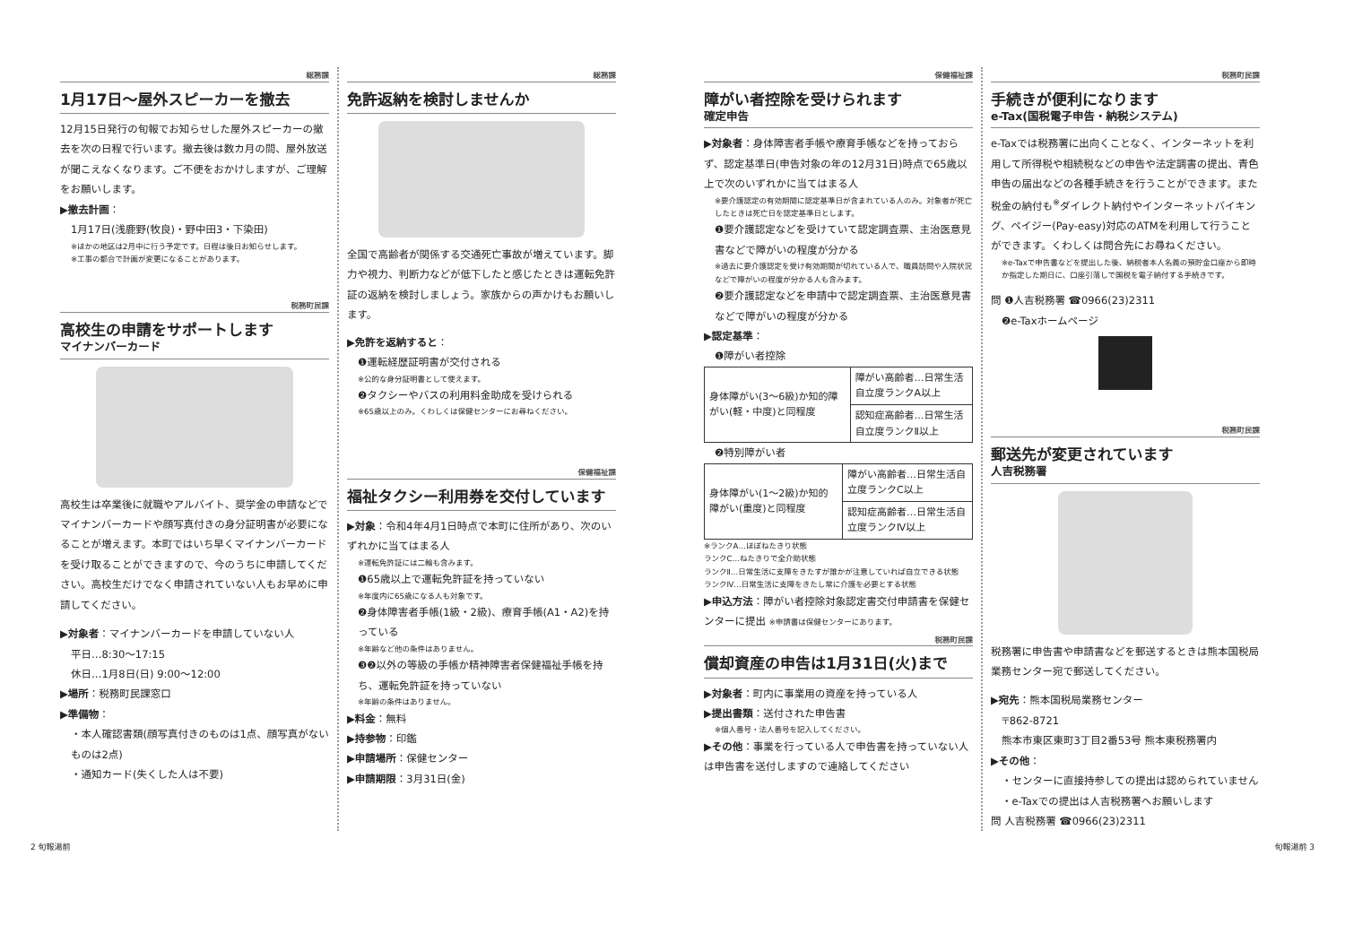総務課
1月17日～屋外スピーカーを撤去
12月15日発行の旬報でお知らせした屋外スピーカーの撤去を次の日程で行います。撤去後は数カ月の間、屋外放送が聞こえなくなります。ご不便をおかけしますが、ご理解をお願いします。
▶撤去計画：
1月17日(浅鹿野(牧良)・野中田3・下染田)
※ほかの地区は2月中に行う予定です。日程は後日お知らせします。
※工事の都合で計画が変更になることがあります。
税務町民課
高校生の申請をサポートします
マイナンバーカード
高校生は卒業後に就職やアルバイト、奨学金の申請などでマイナンバーカードや顔写真付きの身分証明書が必要になることが増えます。本町ではいち早くマイナンバーカードを受け取ることができますので、今のうちに申請してください。高校生だけでなく申請されていない人もお早めに申請してください。
▶対象者：マイナンバーカードを申請していない人
平日…8:30～17:15
休日…1月8日(日) 9:00～12:00
▶場所：税務町民課窓口
▶準備物：
・本人確認書類(顔写真付きのものは1点、顔写真がないものは2点)
・通知カード(失くした人は不要)
総務課
免許返納を検討しませんか
全国で高齢者が関係する交通死亡事故が増えています。脚力や視力、判断力などが低下したと感じたときは運転免許証の返納を検討しましょう。家族からの声かけもお願いします。
▶免許を返納すると：
❶運転経歴証明書が交付される
※公的な身分証明書として使えます。
❷タクシーやバスの利用料金助成を受けられる
※65歳以上のみ。くわしくは保健センターにお尋ねください。
保健福祉課
福祉タクシー利用券を交付しています
▶対象：令和4年4月1日時点で本町に住所があり、次のいずれかに当てはまる人
※運転免許証には二輪も含みます。
❶65歳以上で運転免許証を持っていない
※年度内に65歳になる人も対象です。
❷身体障害者手帳(1級・2級)、療育手帳(A1・A2)を持っている
※年齢など他の条件はありません。
❸❷以外の等級の手帳か精神障害者保健福祉手帳を持ち、運転免許証を持っていない
※年齢の条件はありません。
▶料金：無料
▶持参物：印鑑
▶申請場所：保健センター
▶申請期限：3月31日(金)
保健福祉課
障がい者控除を受けられます
確定申告
▶対象者：身体障害者手帳や療育手帳などを持っておらず、認定基準日(申告対象の年の12月31日)時点で65歳以上で次のいずれかに当てはまる人
※要介護認定の有効期間に認定基準日が含まれている人のみ。対象者が死亡したときは死亡日を認定基準日とします。
❶要介護認定などを受けていて認定調査票、主治医意見書などで障がいの程度が分かる
※過去に要介護認定を受け有効期間が切れている人で、職員訪問や入院状況などで障がいの程度が分かる人も含みます。
❷要介護認定などを申請中で認定調査票、主治医意見書などで障がいの程度が分かる
▶認定基準：
❶障がい者控除
| 身体障がい(3～6級)か知的障がい(軽・中度)と同程度 | 障がい高齢者…日常生活自立度ランクA以上 |
| | 認知症高齢者…日常生活自立度ランクⅡ以上 |
❷特別障がい者
| 身体障がい(1～2級)か知的障がい(重度)と同程度 | 障がい高齢者…日常生活自立度ランクC以上 |
| | 認知症高齢者…日常生活自立度ランクⅣ以上 |
※ランクA…ほぼねたきり状態
ランクC…ねたきりで全介助状態
ランクⅡ…日常生活に支障をきたすが誰かが注意していれば自立できる状態
ランクⅣ…日常生活に支障をきたし常に介護を必要とする状態
▶申込方法：障がい者控除対象認定書交付申請書を保健センターに提出 ※申請書は保健センターにあります。
税務町民課
償却資産の申告は1月31日(火)まで
▶対象者：町内に事業用の資産を持っている人
▶提出書類：送付された申告書
※個人番号・法人番号を記入してください。
▶その他：事業を行っている人で申告書を持っていない人は申告書を送付しますので連絡してください
税務町民課
手続きが便利になります
e-Tax(国税電子申告・納税システム)
e-Taxでは税務署に出向くことなく、インターネットを利用して所得税や相続税などの申告や法定調書の提出、青色申告の届出などの各種手続きを行うことができます。また税金の納付も<sup>※</sup>ダイレクト納付やインターネットバイキング、ペイジー(Pay-easy)対応のATMを利用して行うことができます。くわしくは問合先にお尋ねください。
※e-Taxで申告書などを提出した後、納税者本人名義の預貯金口座から即時か指定した期日に、口座引落しで国税を電子納付する手続きです。
問 ❶人吉税務署 ☎0966(23)2311
❷e-Taxホームページ
税務町民課
郵送先が変更されています
人吉税務署
税務署に申告書や申請書などを郵送するときは熊本国税局業務センター宛で郵送してください。
▶宛先：熊本国税局業務センター
〒862-8721
熊本市東区東町3丁目2番53号 熊本東税務署内
▶その他：
・センターに直接持参しての提出は認められていません
・e-Taxでの提出は人吉税務署へお願いします
問 人吉税務署 ☎0966(23)2311
2 旬報湯前 旬報湯前 3